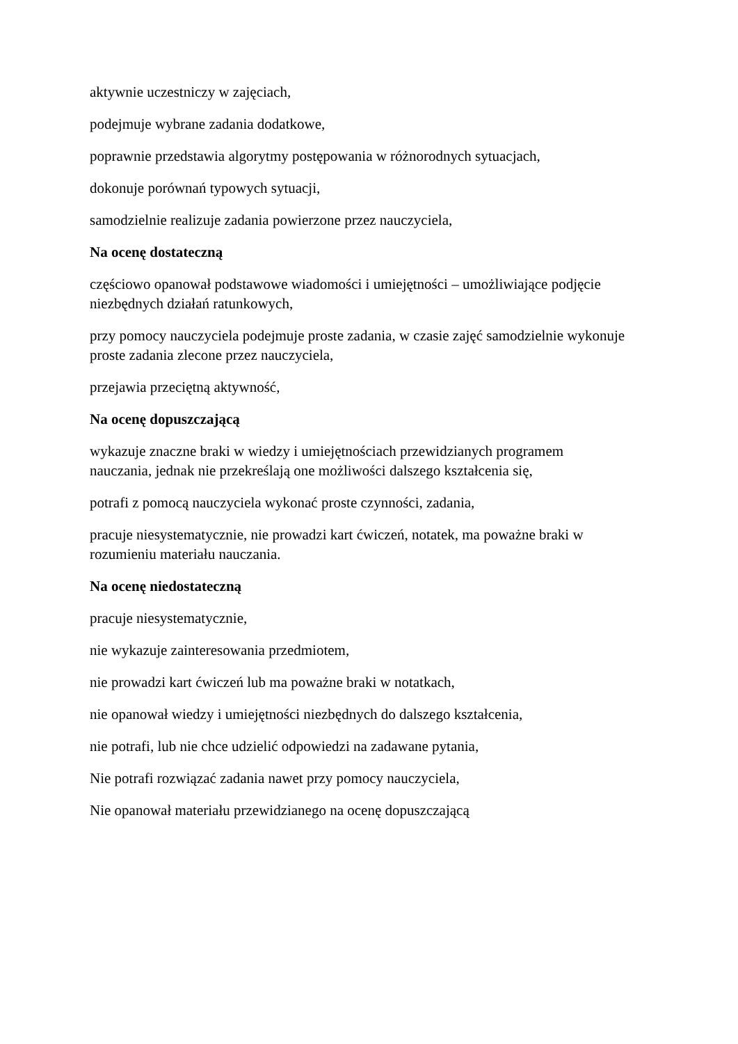aktywnie uczestniczy w zajęciach,
podejmuje wybrane zadania dodatkowe,
poprawnie przedstawia algorytmy postępowania w różnorodnych sytuacjach,
dokonuje porównań typowych sytuacji,
samodzielnie realizuje zadania powierzone przez nauczyciela,
Na ocenę dostateczną
częściowo opanował podstawowe wiadomości i umiejętności – umożliwiające podjęcie niezbędnych działań ratunkowych,
przy pomocy nauczyciela podejmuje proste zadania, w czasie zajęć samodzielnie wykonuje proste zadania zlecone przez nauczyciela,
przejawia przeciętną aktywność,
Na ocenę dopuszczającą
wykazuje znaczne braki w wiedzy i umiejętnościach przewidzianych programem
nauczania, jednak nie przekreślają one możliwości dalszego kształcenia się,
potrafi z pomocą nauczyciela wykonać proste czynności, zadania,
pracuje niesystematycznie, nie prowadzi kart ćwiczeń, notatek, ma poważne braki w
rozumieniu materiału nauczania.
Na ocenę niedostateczną
pracuje niesystematycznie,
nie wykazuje zainteresowania przedmiotem,
nie prowadzi kart ćwiczeń lub ma poważne braki w notatkach,
nie opanował wiedzy i umiejętności niezbędnych do dalszego kształcenia,
nie potrafi, lub nie chce udzielić odpowiedzi na zadawane pytania,
Nie potrafi rozwiązać zadania nawet przy pomocy nauczyciela,
Nie opanował materiału przewidzianego na ocenę dopuszczającą